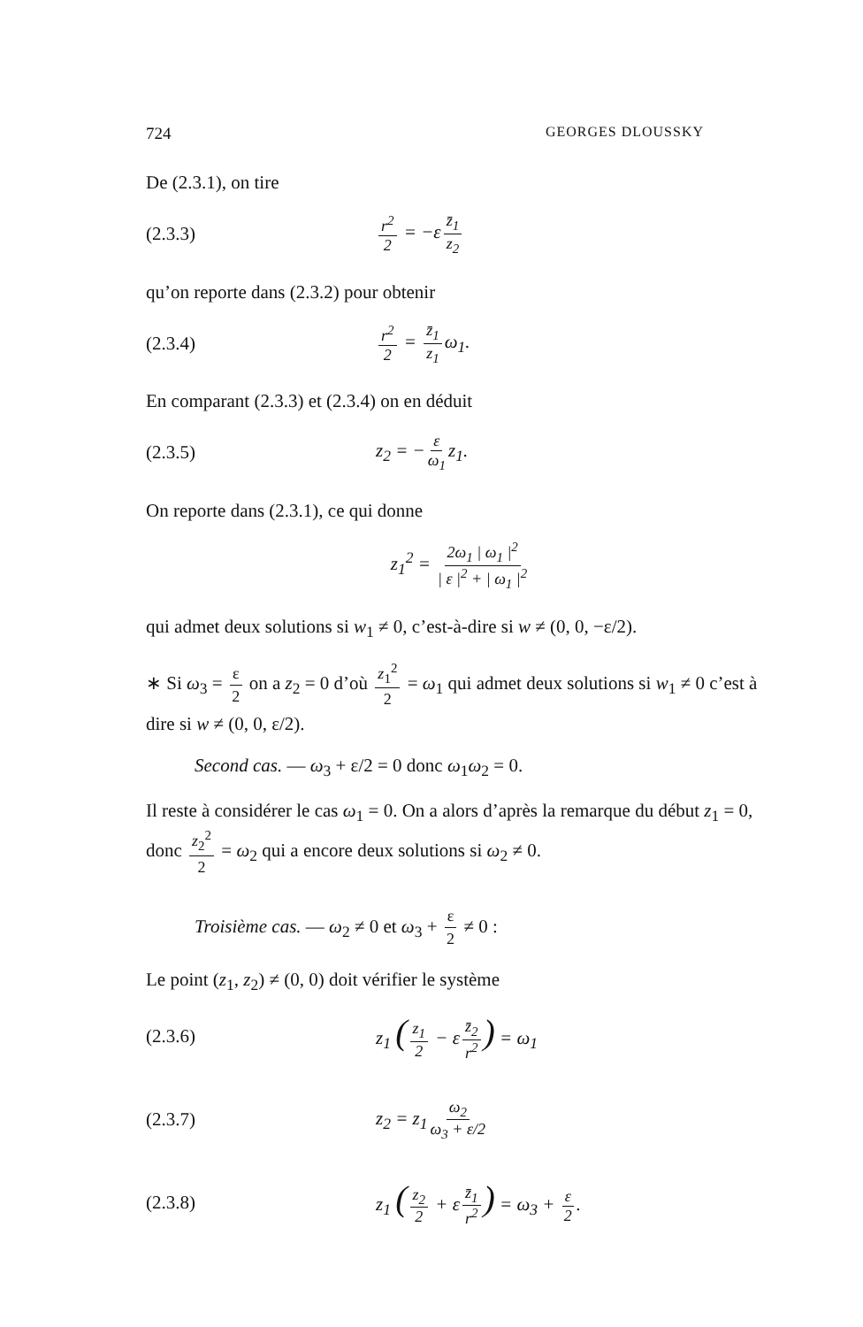724 GEORGES DLOUSSKY
De (2.3.1), on tire
(2.3.3) r<sup>2</sup> 2 = −ε z̄<sub>1</sub> z<sub>2</sub>
qu’on reporte dans (2.3.2) pour obtenir
(2.3.4) r<sup>2</sup> 2 = z̄<sub>1</sub> z<sub>1</sub> ω<sub>1</sub>.
En comparant (2.3.3) et (2.3.4) on en déduit
(2.3.5) z<sub>2</sub> = − ε ω<sub>1</sub> z<sub>1</sub>.
On reporte dans (2.3.1), ce qui donne
z<sub>1</sub><sup>2</sup> = 2ω<sub>1</sub> | ω<sub>1</sub> |<sup>2</sup> | ε |<sup>2</sup> + | ω<sub>1</sub> |<sup>2</sup>
qui admet deux solutions si w<sub>1</sub> ≠ 0, c’est-à-dire si w ≠ (0, 0, −ε/2).
∗ Si ω<sub>3</sub> = ε 2 on a z<sub>2</sub> = 0 d’où z<sub>1</sub><sup>2</sup> 2 = ω<sub>1</sub> qui admet deux solutions si w<sub>1</sub> ≠ 0 c’est à dire si w ≠ (0, 0, ε/2).
Second cas. — ω<sub>3</sub> + ε/2 = 0 donc ω<sub>1</sub>ω<sub>2</sub> = 0.
Il reste à considérer le cas ω<sub>1</sub> = 0. On a alors d’après la remarque du début z<sub>1</sub> = 0, donc z<sub>2</sub><sup>2</sup> 2 = ω<sub>2</sub> qui a encore deux solutions si ω<sub>2</sub> ≠ 0.
Troisième cas. — ω<sub>2</sub> ≠ 0 et ω<sub>3</sub> + ε 2 ≠ 0 :
Le point (z<sub>1</sub>, z<sub>2</sub>) ≠ (0, 0) doit vérifier le système
(2.3.6) z<sub>1</sub> (z<sub>1</sub> 2 − ε z̄<sub>2</sub> r<sup>2</sup>) = ω<sub>1</sub>
(2.3.7) z<sub>2</sub> = z<sub>1</sub> ω<sub>2</sub> ω<sub>3</sub> + ε/2
(2.3.8) z<sub>1</sub> (z<sub>2</sub> 2 + ε z̄<sub>1</sub> r<sup>2</sup>) = ω<sub>3</sub> + ε 2.